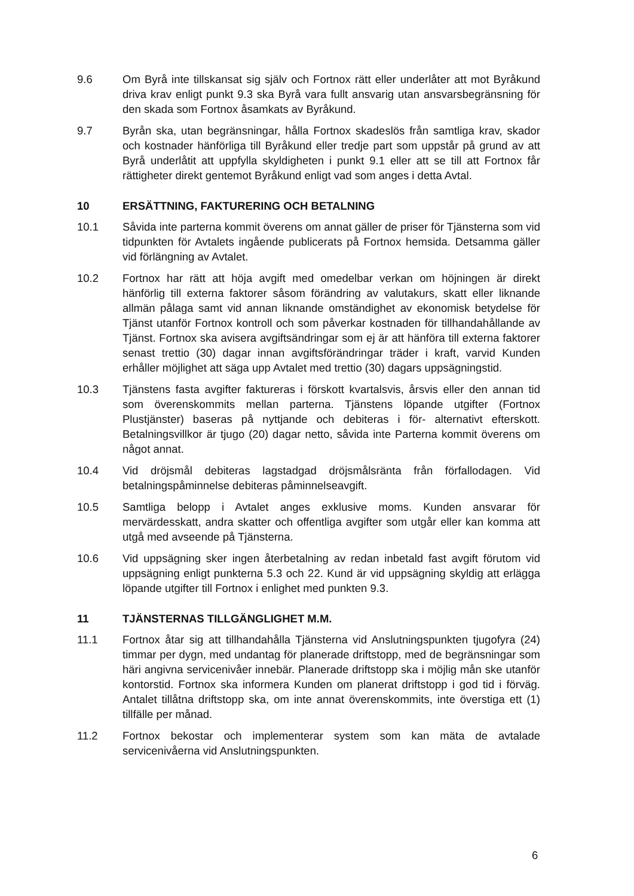9.6 Om Byrå inte tillskansat sig själv och Fortnox rätt eller underlåter att mot Byråkund driva krav enligt punkt 9.3 ska Byrå vara fullt ansvarig utan ansvarsbegränsning för den skada som Fortnox åsamkats av Byråkund.
9.7 Byrån ska, utan begränsningar, hålla Fortnox skadeslös från samtliga krav, skador och kostnader hänförliga till Byråkund eller tredje part som uppstår på grund av att Byrå underlåtit att uppfylla skyldigheten i punkt 9.1 eller att se till att Fortnox får rättigheter direkt gentemot Byråkund enligt vad som anges i detta Avtal.
10 ERSÄTTNING, FAKTURERING OCH BETALNING
10.1 Såvida inte parterna kommit överens om annat gäller de priser för Tjänsterna som vid tidpunkten för Avtalets ingående publicerats på Fortnox hemsida. Detsamma gäller vid förlängning av Avtalet.
10.2 Fortnox har rätt att höja avgift med omedelbar verkan om höjningen är direkt hänförlig till externa faktorer såsom förändring av valutakurs, skatt eller liknande allmän pålaga samt vid annan liknande omständighet av ekonomisk betydelse för Tjänst utanför Fortnox kontroll och som påverkar kostnaden för tillhandahållande av Tjänst. Fortnox ska avisera avgiftsändringar som ej är att hänföra till externa faktorer senast trettio (30) dagar innan avgiftsförändringar träder i kraft, varvid Kunden erhåller möjlighet att säga upp Avtalet med trettio (30) dagars uppsägningstid.
10.3 Tjänstens fasta avgifter faktureras i förskott kvartalsvis, årsvis eller den annan tid som överenskommits mellan parterna. Tjänstens löpande utgifter (Fortnox Plustjänster) baseras på nyttjande och debiteras i för- alternativt efterskott. Betalningsvillkor är tjugo (20) dagar netto, såvida inte Parterna kommit överens om något annat.
10.4 Vid dröjsmål debiteras lagstadgad dröjsmålsränta från förfallodagen. Vid betalningspåminnelse debiteras påminnelseavgift.
10.5 Samtliga belopp i Avtalet anges exklusive moms. Kunden ansvarar för mervärdesskatt, andra skatter och offentliga avgifter som utgår eller kan komma att utgå med avseende på Tjänsterna.
10.6 Vid uppsägning sker ingen återbetalning av redan inbetald fast avgift förutom vid uppsägning enligt punkterna 5.3 och 22. Kund är vid uppsägning skyldig att erlägga löpande utgifter till Fortnox i enlighet med punkten 9.3.
11 TJÄNSTERNAS TILLGÄNGLIGHET M.M.
11.1 Fortnox åtar sig att tillhandahålla Tjänsterna vid Anslutningspunkten tjugofyra (24) timmar per dygn, med undantag för planerade driftstopp, med de begränsningar som häri angivna servicenivåer innebär. Planerade driftstopp ska i möjlig mån ske utanför kontorstid. Fortnox ska informera Kunden om planerat driftstopp i god tid i förväg. Antalet tillåtna driftstopp ska, om inte annat överenskommits, inte överstiga ett (1) tillfälle per månad.
11.2 Fortnox bekostar och implementerar system som kan mäta de avtalade servicenivåerna vid Anslutningspunkten.
6